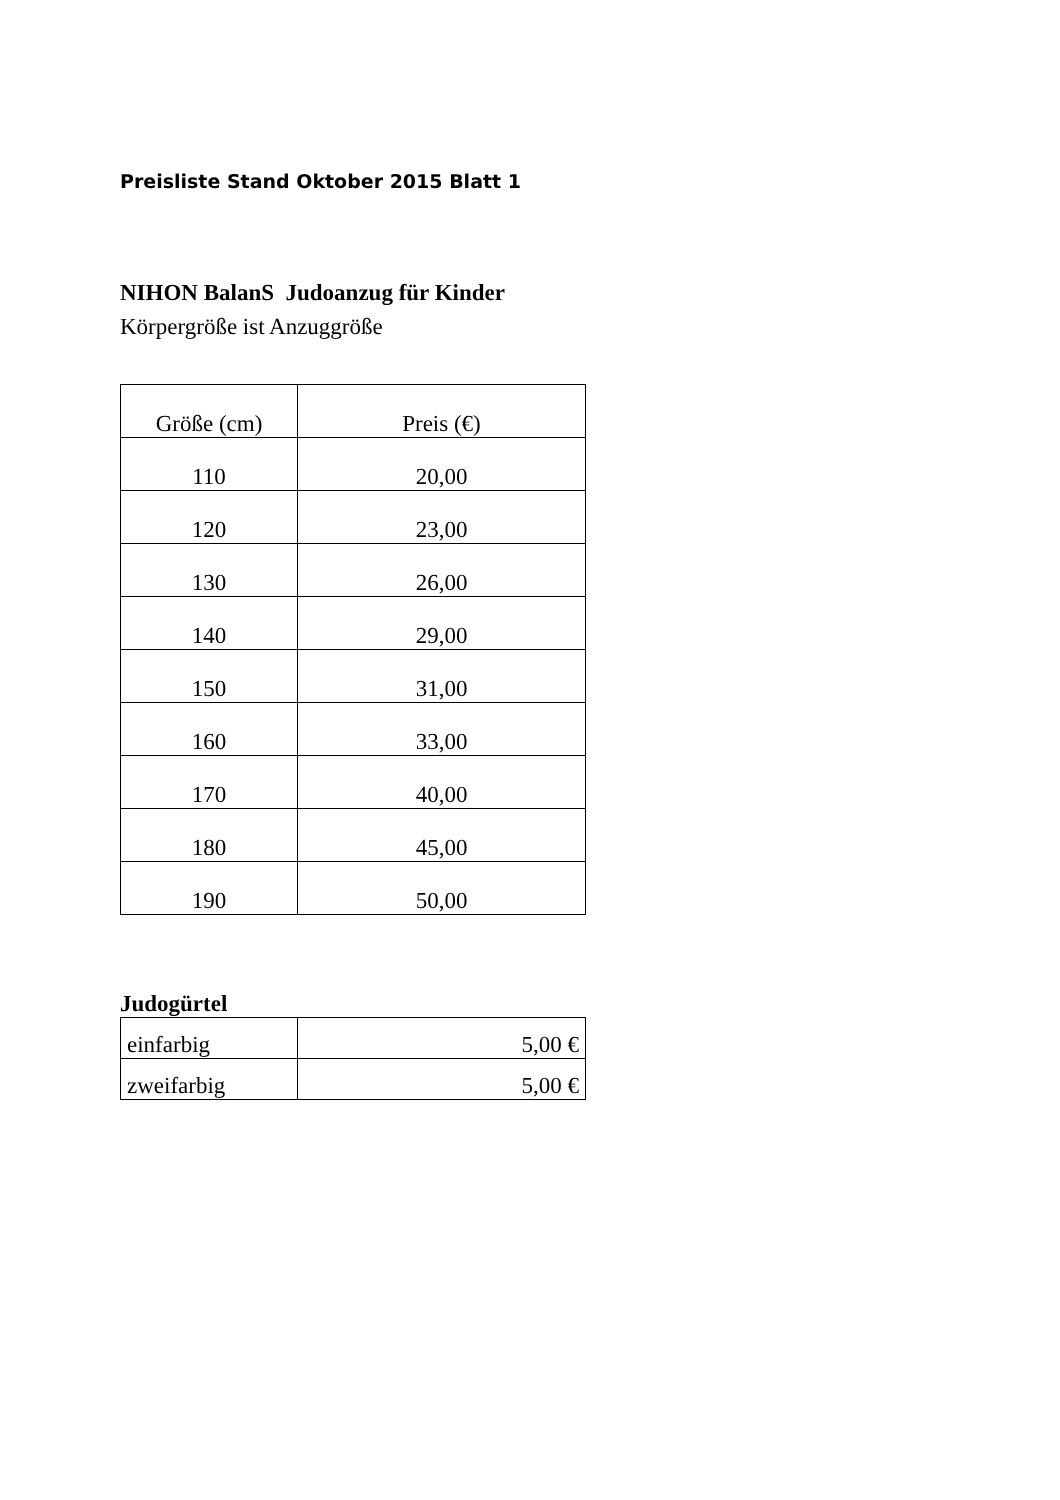Preisliste Stand Oktober 2015 Blatt 1
NIHON BalanS Judoanzug für Kinder
Körpergröße ist Anzuggröße
| Größe (cm) | Preis (€) |
| --- | --- |
| 110 | 20,00 |
| 120 | 23,00 |
| 130 | 26,00 |
| 140 | 29,00 |
| 150 | 31,00 |
| 160 | 33,00 |
| 170 | 40,00 |
| 180 | 45,00 |
| 190 | 50,00 |
Judogürtel
| einfarbig | 5,00 € |
| zweifarbig | 5,00 € |